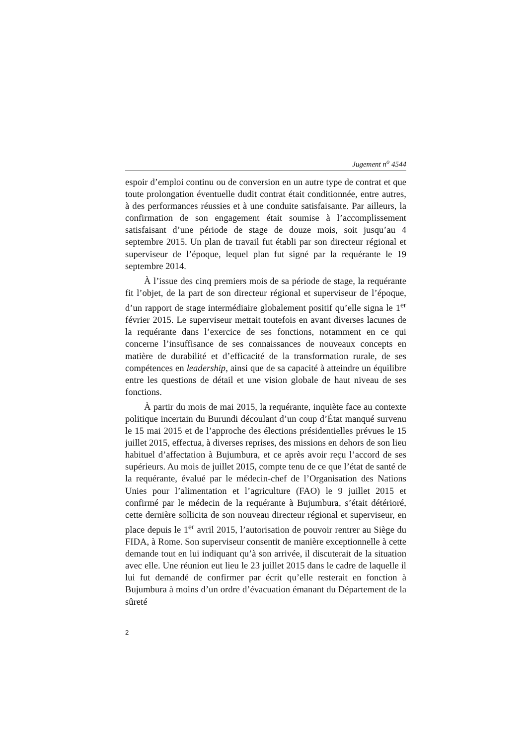Jugement n<sup>o</sup> 4544
espoir d’emploi continu ou de conversion en un autre type de contrat et que toute prolongation éventuelle dudit contrat était conditionnée, entre autres, à des performances réussies et à une conduite satisfaisante. Par ailleurs, la confirmation de son engagement était soumise à l’accomplissement satisfaisant d’une période de stage de douze mois, soit jusqu’au 4 septembre 2015. Un plan de travail fut établi par son directeur régional et superviseur de l’époque, lequel plan fut signé par la requérante le 19 septembre 2014.
À l’issue des cinq premiers mois de sa période de stage, la requérante fit l’objet, de la part de son directeur régional et superviseur de l’époque, d’un rapport de stage intermédiaire globalement positif qu’elle signa le 1<sup>er</sup> février 2015. Le superviseur mettait toutefois en avant diverses lacunes de la requérante dans l’exercice de ses fonctions, notamment en ce qui concerne l’insuffisance de ses connaissances de nouveaux concepts en matière de durabilité et d’efficacité de la transformation rurale, de ses compétences en leadership, ainsi que de sa capacité à atteindre un équilibre entre les questions de détail et une vision globale de haut niveau de ses fonctions.
À partir du mois de mai 2015, la requérante, inquiète face au contexte politique incertain du Burundi découlant d’un coup d’État manqué survenu le 15 mai 2015 et de l’approche des élections présidentielles prévues le 15 juillet 2015, effectua, à diverses reprises, des missions en dehors de son lieu habituel d’affectation à Bujumbura, et ce après avoir reçu l’accord de ses supérieurs. Au mois de juillet 2015, compte tenu de ce que l’état de santé de la requérante, évalué par le médecin-chef de l’Organisation des Nations Unies pour l’alimentation et l’agriculture (FAO) le 9 juillet 2015 et confirmé par le médecin de la requérante à Bujumbura, s’était détérioré, cette dernière sollicita de son nouveau directeur régional et superviseur, en place depuis le 1<sup>er</sup> avril 2015, l’autorisation de pouvoir rentrer au Siège du FIDA, à Rome. Son superviseur consentit de manière exceptionnelle à cette demande tout en lui indiquant qu’à son arrivée, il discuterait de la situation avec elle. Une réunion eut lieu le 23 juillet 2015 dans le cadre de laquelle il lui fut demandé de confirmer par écrit qu’elle resterait en fonction à Bujumbura à moins d’un ordre d’évacuation émanant du Département de la sûreté
2